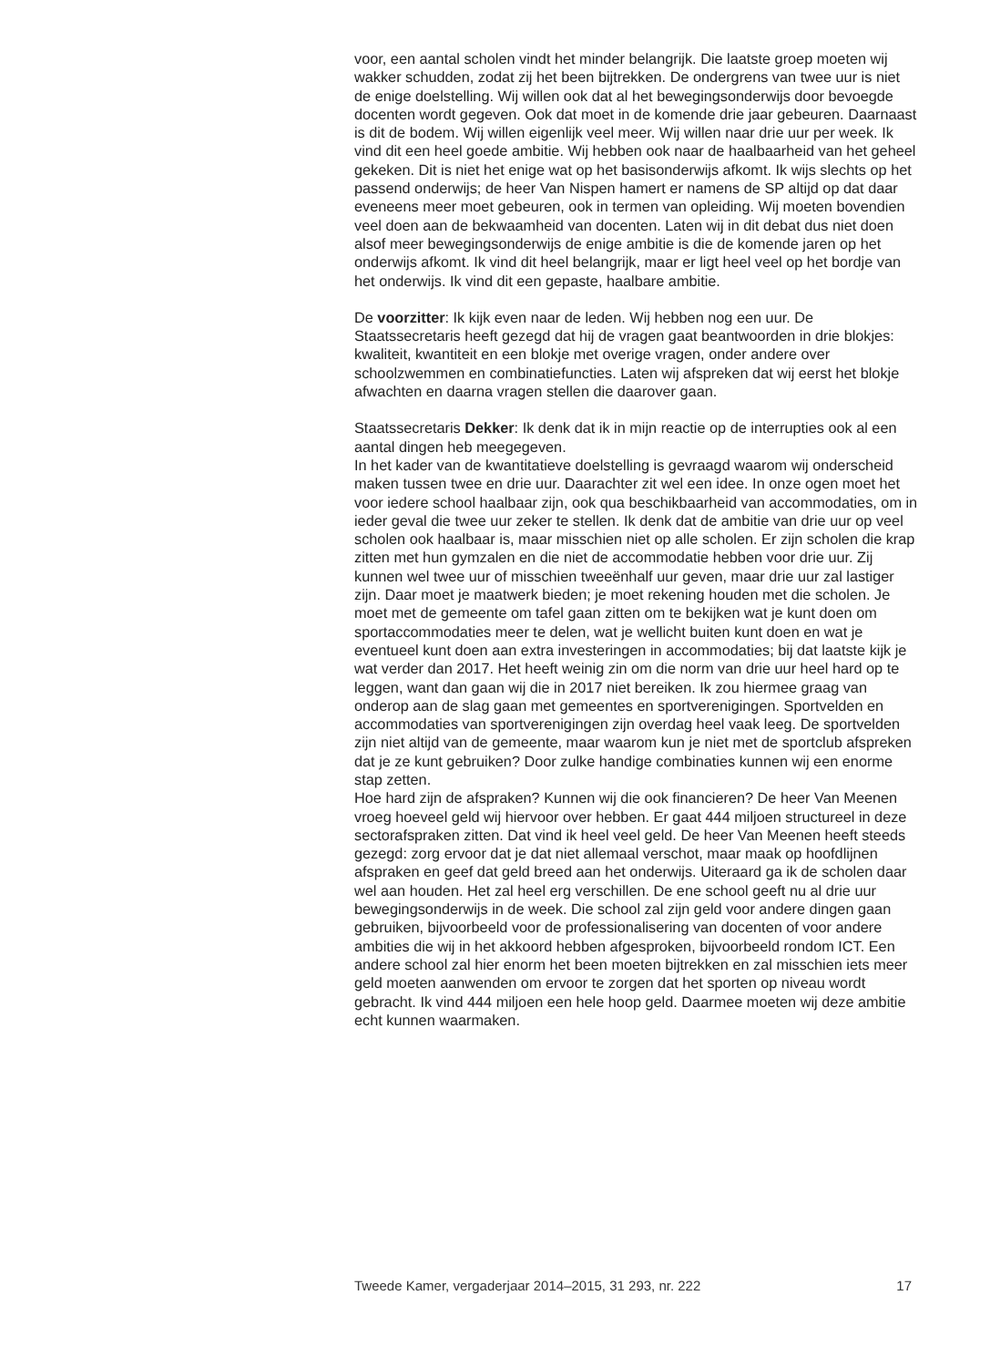voor, een aantal scholen vindt het minder belangrijk. Die laatste groep moeten wij wakker schudden, zodat zij het been bijtrekken. De ondergrens van twee uur is niet de enige doelstelling. Wij willen ook dat al het bewegingsonderwijs door bevoegde docenten wordt gegeven. Ook dat moet in de komende drie jaar gebeuren. Daarnaast is dit de bodem. Wij willen eigenlijk veel meer. Wij willen naar drie uur per week. Ik vind dit een heel goede ambitie. Wij hebben ook naar de haalbaarheid van het geheel gekeken. Dit is niet het enige wat op het basisonderwijs afkomt. Ik wijs slechts op het passend onderwijs; de heer Van Nispen hamert er namens de SP altijd op dat daar eveneens meer moet gebeuren, ook in termen van opleiding. Wij moeten bovendien veel doen aan de bekwaamheid van docenten. Laten wij in dit debat dus niet doen alsof meer bewegingsonderwijs de enige ambitie is die de komende jaren op het onderwijs afkomt. Ik vind dit heel belangrijk, maar er ligt heel veel op het bordje van het onderwijs. Ik vind dit een gepaste, haalbare ambitie.
De voorzitter: Ik kijk even naar de leden. Wij hebben nog een uur. De Staatssecretaris heeft gezegd dat hij de vragen gaat beantwoorden in drie blokjes: kwaliteit, kwantiteit en een blokje met overige vragen, onder andere over schoolzwemmen en combinatiefuncties. Laten wij afspreken dat wij eerst het blokje afwachten en daarna vragen stellen die daarover gaan.
Staatssecretaris Dekker: Ik denk dat ik in mijn reactie op de interrupties ook al een aantal dingen heb meegegeven.
In het kader van de kwantitatieve doelstelling is gevraagd waarom wij onderscheid maken tussen twee en drie uur. Daarachter zit wel een idee. In onze ogen moet het voor iedere school haalbaar zijn, ook qua beschikbaarheid van accommodaties, om in ieder geval die twee uur zeker te stellen. Ik denk dat de ambitie van drie uur op veel scholen ook haalbaar is, maar misschien niet op alle scholen. Er zijn scholen die krap zitten met hun gymzalen en die niet de accommodatie hebben voor drie uur. Zij kunnen wel twee uur of misschien tweeënhalf uur geven, maar drie uur zal lastiger zijn. Daar moet je maatwerk bieden; je moet rekening houden met die scholen. Je moet met de gemeente om tafel gaan zitten om te bekijken wat je kunt doen om sportaccommodaties meer te delen, wat je wellicht buiten kunt doen en wat je eventueel kunt doen aan extra investeringen in accommodaties; bij dat laatste kijk je wat verder dan 2017. Het heeft weinig zin om die norm van drie uur heel hard op te leggen, want dan gaan wij die in 2017 niet bereiken. Ik zou hiermee graag van onderop aan de slag gaan met gemeentes en sportverenigingen. Sportvelden en accommodaties van sportverenigingen zijn overdag heel vaak leeg. De sportvelden zijn niet altijd van de gemeente, maar waarom kun je niet met de sportclub afspreken dat je ze kunt gebruiken? Door zulke handige combinaties kunnen wij een enorme stap zetten.
Hoe hard zijn de afspraken? Kunnen wij die ook financieren? De heer Van Meenen vroeg hoeveel geld wij hiervoor over hebben. Er gaat 444 miljoen structureel in deze sectorafspraken zitten. Dat vind ik heel veel geld. De heer Van Meenen heeft steeds gezegd: zorg ervoor dat je dat niet allemaal verschot, maar maak op hoofdlijnen afspraken en geef dat geld breed aan het onderwijs. Uiteraard ga ik de scholen daar wel aan houden. Het zal heel erg verschillen. De ene school geeft nu al drie uur bewegingsonderwijs in de week. Die school zal zijn geld voor andere dingen gaan gebruiken, bijvoorbeeld voor de professionalisering van docenten of voor andere ambities die wij in het akkoord hebben afgesproken, bijvoorbeeld rondom ICT. Een andere school zal hier enorm het been moeten bijtrekken en zal misschien iets meer geld moeten aanwenden om ervoor te zorgen dat het sporten op niveau wordt gebracht. Ik vind 444 miljoen een hele hoop geld. Daarmee moeten wij deze ambitie echt kunnen waarmaken.
Tweede Kamer, vergaderjaar 2014–2015, 31 293, nr. 222 17